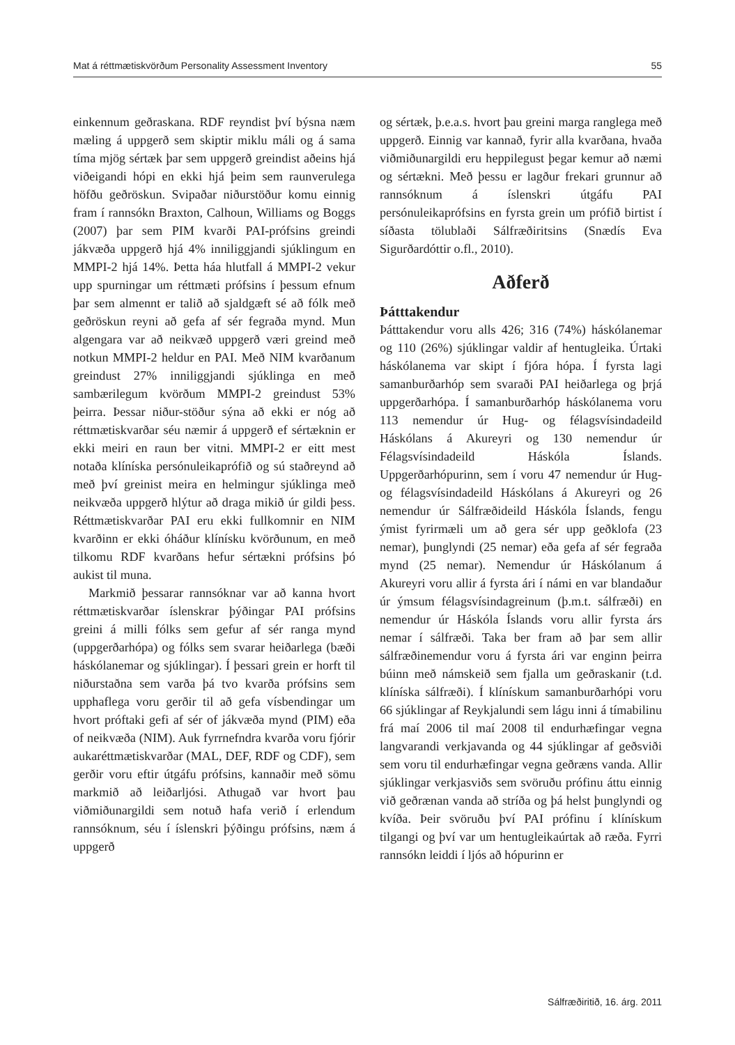Mat á réttmætiskvörðum Personality Assessment Inventory 55
einkennum geðraskana. RDF reyndist því býsna næm mæling á uppgerð sem skiptir miklu máli og á sama tíma mjög sértæk þar sem uppgerð greindist aðeins hjá viðeigandi hópi en ekki hjá þeim sem raunverulega höfðu geðröskun. Svipaðar niðurstöður komu einnig fram í rannsókn Braxton, Calhoun, Williams og Boggs (2007) þar sem PIM kvarði PAI-prófsins greindi jákvæða uppgerð hjá 4% inniliggjandi sjúklingum en MMPI-2 hjá 14%. Þetta háa hlutfall á MMPI-2 vekur upp spurningar um réttmæti prófsins í þessum efnum þar sem almennt er talið að sjaldgæft sé að fólk með geðröskun reyni að gefa af sér fegraða mynd. Mun algengara var að neikvæð uppgerð væri greind með notkun MMPI-2 heldur en PAI. Með NIM kvarðanum greindust 27% inniliggjandi sjúklinga en með sambærilegum kvörðum MMPI-2 greindust 53% þeirra. Þessar niður-stöður sýna að ekki er nóg að réttmætiskvarðar séu næmir á uppgerð ef sértæknin er ekki meiri en raun ber vitni. MMPI-2 er eitt mest notaða klíníska persónuleikaprófið og sú staðreynd að með því greinist meira en helmingur sjúklinga með neikvæða uppgerð hlýtur að draga mikið úr gildi þess. Réttmætiskvarðar PAI eru ekki fullkomnir en NIM kvarðinn er ekki óháður klínísku kvörðunum, en með tilkomu RDF kvarðans hefur sértækni prófsins þó aukist til muna.
Markmið þessarar rannsóknar var að kanna hvort réttmætiskvarðar íslenskrar þýðingar PAI prófsins greini á milli fólks sem gefur af sér ranga mynd (uppgerðarhópa) og fólks sem svarar heiðarlega (bæði háskólanemar og sjúklingar). Í þessari grein er horft til niðurstaðna sem varða þá tvo kvarða prófsins sem upphaflega voru gerðir til að gefa vísbendingar um hvort próftaki gefi af sér of jákvæða mynd (PIM) eða of neikvæða (NIM). Auk fyrrnefndra kvarða voru fjórir aukaréttmætiskvarðar (MAL, DEF, RDF og CDF), sem gerðir voru eftir útgáfu prófsins, kannaðir með sömu markmið að leiðarljósi. Athugað var hvort þau viðmiðunargildi sem notuð hafa verið í erlendum rannsóknum, séu í íslenskri þýðingu prófsins, næm á uppgerð
og sértæk, þ.e.a.s. hvort þau greini marga ranglega með uppgerð. Einnig var kannað, fyrir alla kvarðana, hvaða viðmiðunargildi eru heppilegust þegar kemur að næmi og sértækni. Með þessu er lagður frekari grunnur að rannsóknum á íslenskri útgáfu PAI persónuleikaprófsins en fyrsta grein um prófið birtist í síðasta tölublaði Sálfræðiritsins (Snædís Eva Sigurðardóttir o.fl., 2010).
Aðferð
Þátttakendur
Þátttakendur voru alls 426; 316 (74%) háskólanemar og 110 (26%) sjúklingar valdir af hentugleika. Úrtaki háskólanema var skipt í fjóra hópa. Í fyrsta lagi samanburðarhóp sem svaraði PAI heiðarlega og þrjá uppgerðarhópa. Í samanburðarhóp háskólanema voru 113 nemendur úr Hug- og félagsvísindadeild Háskólans á Akureyri og 130 nemendur úr Félagsvísindadeild Háskóla Íslands. Uppgerðarhópurinn, sem í voru 47 nemendur úr Hug- og félagsvísindadeild Háskólans á Akureyri og 26 nemendur úr Sálfræðideild Háskóla Íslands, fengu ýmist fyrirmæli um að gera sér upp geðklofa (23 nemar), þunglyndi (25 nemar) eða gefa af sér fegraða mynd (25 nemar). Nemendur úr Háskólanum á Akureyri voru allir á fyrsta ári í námi en var blandaður úr ýmsum félagsvísindagreinum (þ.m.t. sálfræði) en nemendur úr Háskóla Íslands voru allir fyrsta árs nemar í sálfræði. Taka ber fram að þar sem allir sálfræðinemendur voru á fyrsta ári var enginn þeirra búinn með námskeið sem fjalla um geðraskanir (t.d. klíníska sálfræði). Í klínískum samanburðarhópi voru 66 sjúklingar af Reykjalundi sem lágu inni á tímabilinu frá maí 2006 til maí 2008 til endurhæfingar vegna langvarandi verkjavanda og 44 sjúklingar af geðsviði sem voru til endurhæfingar vegna geðræns vanda. Allir sjúklingar verkjasviðs sem svöruðu prófinu áttu einnig við geðrænan vanda að stríða og þá helst þunglyndi og kvíða. Þeir svöruðu því PAI prófinu í klínískum tilgangi og því var um hentugleikaúrtak að ræða. Fyrri rannsókn leiddi í ljós að hópurinn er
Sálfræðiritið, 16. árg. 2011